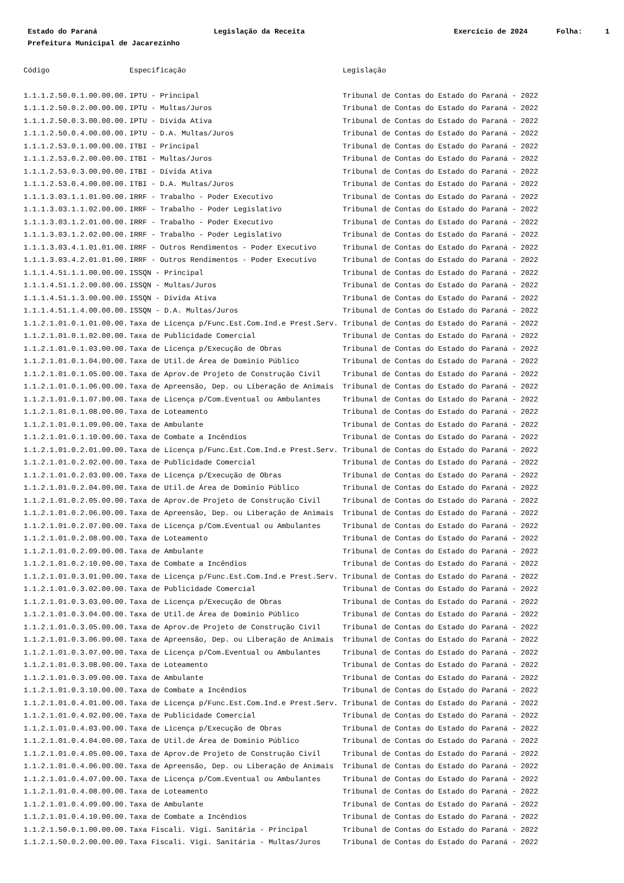Estado do Paraná
Legislação da Receita
Exercício de 2024
Folha:
1
Prefeitura Municipal de Jacarezinho
| Código | Especificação | Legislação |
| --- | --- | --- |
| 1.1.1.2.50.0.1.00.00.00. | IPTU - Principal | Tribunal de Contas do Estado do Paraná - 2022 |
| 1.1.1.2.50.0.2.00.00.00. | IPTU - Multas/Juros | Tribunal de Contas do Estado do Paraná - 2022 |
| 1.1.1.2.50.0.3.00.00.00. | IPTU - Dívida Ativa | Tribunal de Contas do Estado do Paraná - 2022 |
| 1.1.1.2.50.0.4.00.00.00. | IPTU - D.A. Multas/Juros | Tribunal de Contas do Estado do Paraná - 2022 |
| 1.1.1.2.53.0.1.00.00.00. | ITBI - Principal | Tribunal de Contas do Estado do Paraná - 2022 |
| 1.1.1.2.53.0.2.00.00.00. | ITBI - Multas/Juros | Tribunal de Contas do Estado do Paraná - 2022 |
| 1.1.1.2.53.0.3.00.00.00. | ITBI - Dívida Ativa | Tribunal de Contas do Estado do Paraná - 2022 |
| 1.1.1.2.53.0.4.00.00.00. | ITBI - D.A. Multas/Juros | Tribunal de Contas do Estado do Paraná - 2022 |
| 1.1.1.3.03.1.1.01.00.00. | IRRF - Trabalho - Poder Executivo | Tribunal de Contas do Estado do Paraná - 2022 |
| 1.1.1.3.03.1.1.02.00.00. | IRRF - Trabalho - Poder Legislativo | Tribunal de Contas do Estado do Paraná - 2022 |
| 1.1.1.3.03.1.2.01.00.00. | IRRF - Trabalho - Poder Executivo | Tribunal de Contas do Estado do Paraná - 2022 |
| 1.1.1.3.03.1.2.02.00.00. | IRRF - Trabalho - Poder Legislativo | Tribunal de Contas do Estado do Paraná - 2022 |
| 1.1.1.3.03.4.1.01.01.00. | IRRF - Outros Rendimentos - Poder Executivo | Tribunal de Contas do Estado do Paraná - 2022 |
| 1.1.1.3.03.4.2.01.01.00. | IRRF - Outros Rendimentos - Poder Executivo | Tribunal de Contas do Estado do Paraná - 2022 |
| 1.1.1.4.51.1.1.00.00.00. | ISSQN - Principal | Tribunal de Contas do Estado do Paraná - 2022 |
| 1.1.1.4.51.1.2.00.00.00. | ISSQN - Multas/Juros | Tribunal de Contas do Estado do Paraná - 2022 |
| 1.1.1.4.51.1.3.00.00.00. | ISSQN - Dívida Ativa | Tribunal de Contas do Estado do Paraná - 2022 |
| 1.1.1.4.51.1.4.00.00.00. | ISSQN - D.A. Multas/Juros | Tribunal de Contas do Estado do Paraná - 2022 |
| 1.1.2.1.01.0.1.01.00.00. | Taxa de Licença p/Func.Est.Com.Ind.e Prest.Serv. | Tribunal de Contas do Estado do Paraná - 2022 |
| 1.1.2.1.01.0.1.02.00.00. | Taxa de Publicidade Comercial | Tribunal de Contas do Estado do Paraná - 2022 |
| 1.1.2.1.01.0.1.03.00.00. | Taxa de Licença p/Execução de Obras | Tribunal de Contas do Estado do Paraná - 2022 |
| 1.1.2.1.01.0.1.04.00.00. | Taxa de Util.de Área de Dominio Público | Tribunal de Contas do Estado do Paraná - 2022 |
| 1.1.2.1.01.0.1.05.00.00. | Taxa de Aprov.de Projeto de Construção Civil | Tribunal de Contas do Estado do Paraná - 2022 |
| 1.1.2.1.01.0.1.06.00.00. | Taxa de Apreensão, Dep. ou Liberação de Animais | Tribunal de Contas do Estado do Paraná - 2022 |
| 1.1.2.1.01.0.1.07.00.00. | Taxa de Licença p/Com.Eventual ou Ambulantes | Tribunal de Contas do Estado do Paraná - 2022 |
| 1.1.2.1.01.0.1.08.00.00. | Taxa de Loteamento | Tribunal de Contas do Estado do Paraná - 2022 |
| 1.1.2.1.01.0.1.09.00.00. | Taxa de Ambulante | Tribunal de Contas do Estado do Paraná - 2022 |
| 1.1.2.1.01.0.1.10.00.00. | Taxa de Combate a Incêndios | Tribunal de Contas do Estado do Paraná - 2022 |
| 1.1.2.1.01.0.2.01.00.00. | Taxa de Licença p/Func.Est.Com.Ind.e Prest.Serv. | Tribunal de Contas do Estado do Paraná - 2022 |
| 1.1.2.1.01.0.2.02.00.00. | Taxa de Publicidade Comercial | Tribunal de Contas do Estado do Paraná - 2022 |
| 1.1.2.1.01.0.2.03.00.00. | Taxa de Licença p/Execução de Obras | Tribunal de Contas do Estado do Paraná - 2022 |
| 1.1.2.1.01.0.2.04.00.00. | Taxa de Util.de Área de Dominio Público | Tribunal de Contas do Estado do Paraná - 2022 |
| 1.1.2.1.01.0.2.05.00.00. | Taxa de Aprov.de Projeto de Construção Civil | Tribunal de Contas do Estado do Paraná - 2022 |
| 1.1.2.1.01.0.2.06.00.00. | Taxa de Apreensão, Dep. ou Liberação de Animais | Tribunal de Contas do Estado do Paraná - 2022 |
| 1.1.2.1.01.0.2.07.00.00. | Taxa de Licença p/Com.Eventual ou Ambulantes | Tribunal de Contas do Estado do Paraná - 2022 |
| 1.1.2.1.01.0.2.08.00.00. | Taxa de Loteamento | Tribunal de Contas do Estado do Paraná - 2022 |
| 1.1.2.1.01.0.2.09.00.00. | Taxa de Ambulante | Tribunal de Contas do Estado do Paraná - 2022 |
| 1.1.2.1.01.0.2.10.00.00. | Taxa de Combate a Incêndios | Tribunal de Contas do Estado do Paraná - 2022 |
| 1.1.2.1.01.0.3.01.00.00. | Taxa de Licença p/Func.Est.Com.Ind.e Prest.Serv. | Tribunal de Contas do Estado do Paraná - 2022 |
| 1.1.2.1.01.0.3.02.00.00. | Taxa de Publicidade Comercial | Tribunal de Contas do Estado do Paraná - 2022 |
| 1.1.2.1.01.0.3.03.00.00. | Taxa de Licença p/Execução de Obras | Tribunal de Contas do Estado do Paraná - 2022 |
| 1.1.2.1.01.0.3.04.00.00. | Taxa de Util.de Área de Dominio Público | Tribunal de Contas do Estado do Paraná - 2022 |
| 1.1.2.1.01.0.3.05.00.00. | Taxa de Aprov.de Projeto de Construção Civil | Tribunal de Contas do Estado do Paraná - 2022 |
| 1.1.2.1.01.0.3.06.00.00. | Taxa de Apreensão, Dep. ou Liberação de Animais | Tribunal de Contas do Estado do Paraná - 2022 |
| 1.1.2.1.01.0.3.07.00.00. | Taxa de Licença p/Com.Eventual ou Ambulantes | Tribunal de Contas do Estado do Paraná - 2022 |
| 1.1.2.1.01.0.3.08.00.00. | Taxa de Loteamento | Tribunal de Contas do Estado do Paraná - 2022 |
| 1.1.2.1.01.0.3.09.00.00. | Taxa de Ambulante | Tribunal de Contas do Estado do Paraná - 2022 |
| 1.1.2.1.01.0.3.10.00.00. | Taxa de Combate a Incêndios | Tribunal de Contas do Estado do Paraná - 2022 |
| 1.1.2.1.01.0.4.01.00.00. | Taxa de Licença p/Func.Est.Com.Ind.e Prest.Serv. | Tribunal de Contas do Estado do Paraná - 2022 |
| 1.1.2.1.01.0.4.02.00.00. | Taxa de Publicidade Comercial | Tribunal de Contas do Estado do Paraná - 2022 |
| 1.1.2.1.01.0.4.03.00.00. | Taxa de Licença p/Execução de Obras | Tribunal de Contas do Estado do Paraná - 2022 |
| 1.1.2.1.01.0.4.04.00.00. | Taxa de Util.de Área de Dominio Público | Tribunal de Contas do Estado do Paraná - 2022 |
| 1.1.2.1.01.0.4.05.00.00. | Taxa de Aprov.de Projeto de Construção Civil | Tribunal de Contas do Estado do Paraná - 2022 |
| 1.1.2.1.01.0.4.06.00.00. | Taxa de Apreensão, Dep. ou Liberação de Animais | Tribunal de Contas do Estado do Paraná - 2022 |
| 1.1.2.1.01.0.4.07.00.00. | Taxa de Licença p/Com.Eventual ou Ambulantes | Tribunal de Contas do Estado do Paraná - 2022 |
| 1.1.2.1.01.0.4.08.00.00. | Taxa de Loteamento | Tribunal de Contas do Estado do Paraná - 2022 |
| 1.1.2.1.01.0.4.09.00.00. | Taxa de Ambulante | Tribunal de Contas do Estado do Paraná - 2022 |
| 1.1.2.1.01.0.4.10.00.00. | Taxa de Combate a Incêndios | Tribunal de Contas do Estado do Paraná - 2022 |
| 1.1.2.1.50.0.1.00.00.00. | Taxa Fiscali. Vigi. Sanitária - Principal | Tribunal de Contas do Estado do Paraná - 2022 |
| 1.1.2.1.50.0.2.00.00.00. | Taxa Fiscali. Vigi. Sanitária - Multas/Juros | Tribunal de Contas do Estado do Paraná - 2022 |